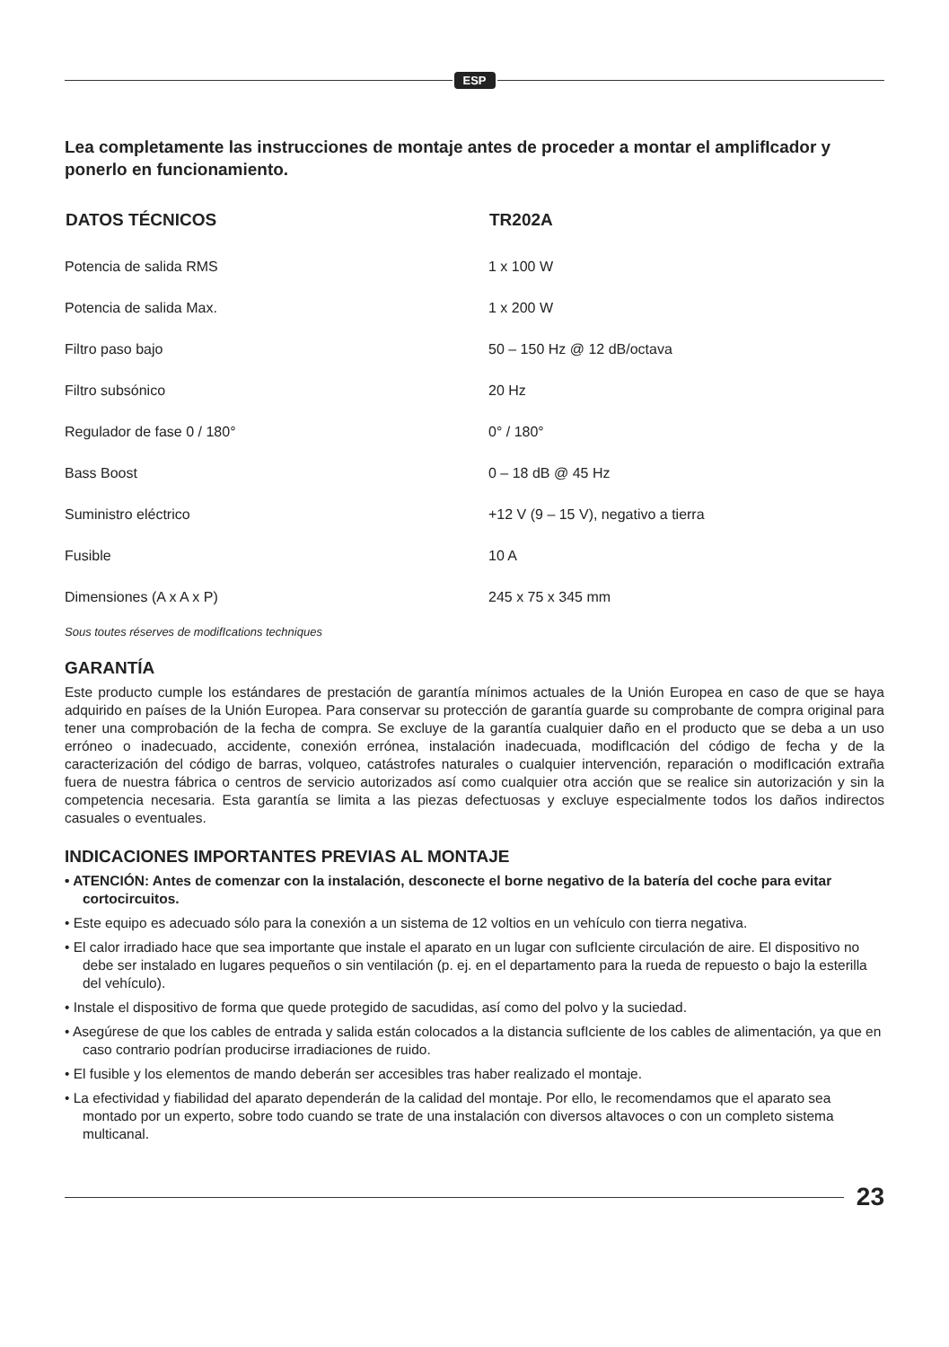ESP
Lea completamente las instrucciones de montaje antes de proceder a montar el amplifIcador y ponerlo en funcionamiento.
| DATOS TÉCNICOS | TR202A |
| --- | --- |
| Potencia de salida RMS | 1 x 100 W |
| Potencia de salida Max. | 1 x 200 W |
| Filtro paso bajo | 50 – 150 Hz @ 12 dB/octava |
| Filtro subsónico | 20 Hz |
| Regulador de fase 0 / 180° | 0° / 180° |
| Bass Boost | 0 – 18 dB @ 45 Hz |
| Suministro eléctrico | +12 V (9 – 15 V), negativo a tierra |
| Fusible | 10 A |
| Dimensiones (A x A x P) | 245 x 75 x 345 mm |
Sous toutes réserves de modifIcations techniques
GARANTÍA
Este producto cumple los estándares de prestación de garantía mínimos actuales de la Unión Europea en caso de que se haya adquirido en países de la Unión Europea. Para conservar su protección de garantía guarde su comprobante de compra original para tener una comprobación de la fecha de compra. Se excluye de la garantía cualquier daño en el producto que se deba a un uso erróneo o inadecuado, accidente, conexión errónea, instalación inadecuada, modifIcación del código de fecha y de la caracterización del código de barras, volqueo, catástrofes naturales o cualquier intervención, reparación o modifIcación extraña fuera de nuestra fábrica o centros de servicio autorizados así como cualquier otra acción que se realice sin autorización y sin la competencia necesaria. Esta garantía se limita a las piezas defectuosas y excluye especialmente todos los daños indirectos casuales o eventuales.
INDICACIONES IMPORTANTES PREVIAS AL MONTAJE
• ATENCIÓN: Antes de comenzar con la instalación, desconecte el borne negativo de la batería del coche para evitar cortocircuitos.
• Este equipo es adecuado sólo para la conexión a un sistema de 12 voltios en un vehículo con tierra negativa.
• El calor irradiado hace que sea importante que instale el aparato en un lugar con sufIciente circulación de aire. El dispositivo no debe ser instalado en lugares pequeños o sin ventilación (p. ej. en el departamento para la rueda de repuesto o bajo la esterilla del vehículo).
• Instale el dispositivo de forma que quede protegido de sacudidas, así como del polvo y la suciedad.
• Asegúrese de que los cables de entrada y salida están colocados a la distancia sufIciente de los cables de alimentación, ya que en caso contrario podrían producirse irradiaciones de ruido.
• El fusible y los elementos de mando deberán ser accesibles tras haber realizado el montaje.
• La efectividad y fiabilidad del aparato dependerán de la calidad del montaje. Por ello, le recomendamos que el aparato sea montado por un experto, sobre todo cuando se trate de una instalación con diversos altavoces o con un completo sistema multicanal.
23